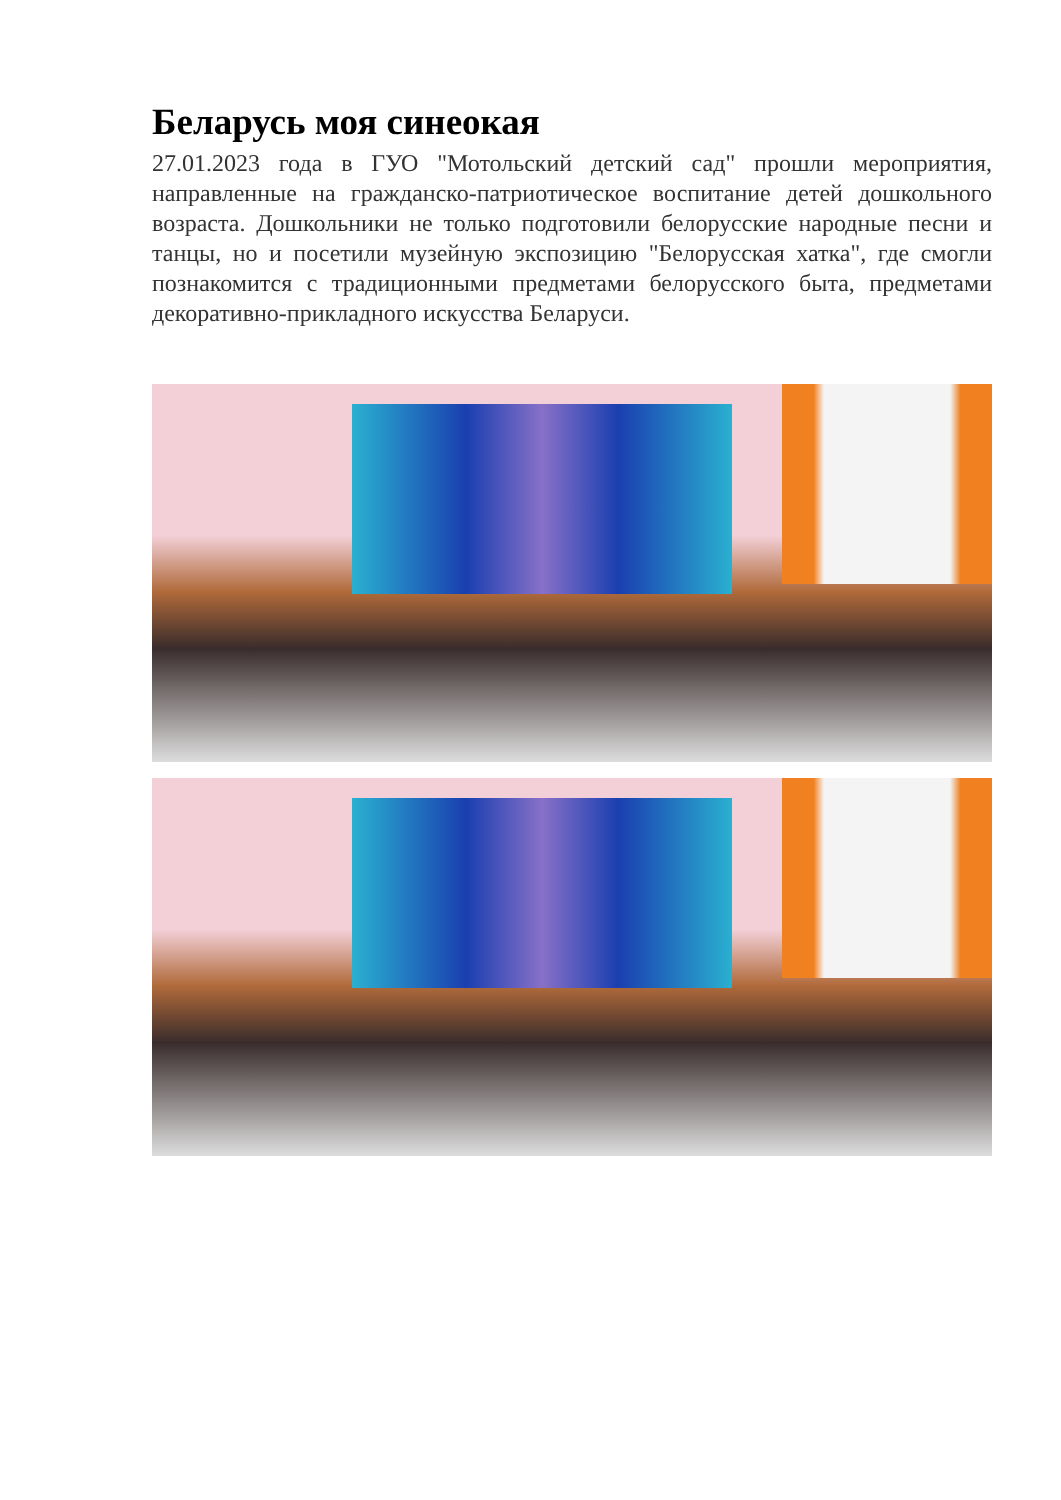Беларусь моя синеокая
27.01.2023 года в ГУО "Мотольский детский сад" прошли мероприятия, направленные на гражданско-патриотическое воспитание детей дошкольного возраста. Дошкольники не только подготовили белорусские народные песни и танцы, но и посетили музейную экспозицию "Белорусская хатка", где смогли познакомится с традиционными предметами белорусского быта, предметами декоративно-прикладного искусства Беларуси.